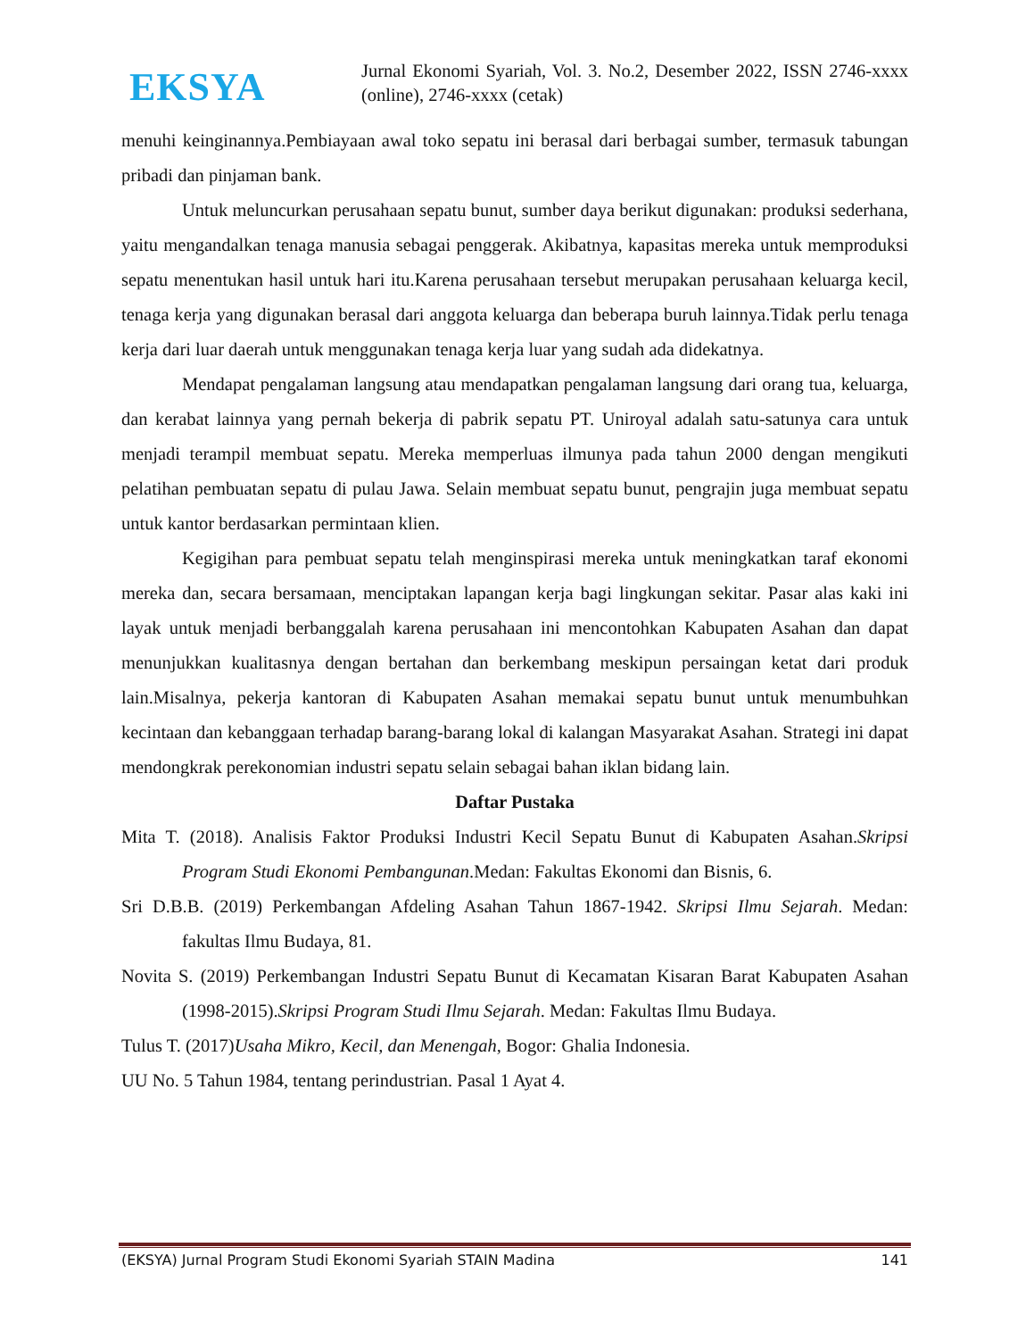EKSYA
Jurnal Ekonomi Syariah, Vol. 3. No.2, Desember 2022, ISSN 2746-xxxx (online), 2746-xxxx (cetak)
menuhi keinginannya.Pembiayaan awal toko sepatu ini berasal dari berbagai sumber, termasuk tabungan pribadi dan pinjaman bank.
Untuk meluncurkan perusahaan sepatu bunut, sumber daya berikut digunakan: produksi sederhana, yaitu mengandalkan tenaga manusia sebagai penggerak. Akibatnya, kapasitas mereka untuk memproduksi sepatu menentukan hasil untuk hari itu.Karena perusahaan tersebut merupakan perusahaan keluarga kecil, tenaga kerja yang digunakan berasal dari anggota keluarga dan beberapa buruh lainnya.Tidak perlu tenaga kerja dari luar daerah untuk menggunakan tenaga kerja luar yang sudah ada didekatnya.
Mendapat pengalaman langsung atau mendapatkan pengalaman langsung dari orang tua, keluarga, dan kerabat lainnya yang pernah bekerja di pabrik sepatu PT. Uniroyal adalah satu-satunya cara untuk menjadi terampil membuat sepatu. Mereka memperluas ilmunya pada tahun 2000 dengan mengikuti pelatihan pembuatan sepatu di pulau Jawa. Selain membuat sepatu bunut, pengrajin juga membuat sepatu untuk kantor berdasarkan permintaan klien.
Kegigihan para pembuat sepatu telah menginspirasi mereka untuk meningkatkan taraf ekonomi mereka dan, secara bersamaan, menciptakan lapangan kerja bagi lingkungan sekitar. Pasar alas kaki ini layak untuk menjadi berbanggalah karena perusahaan ini mencontohkan Kabupaten Asahan dan dapat menunjukkan kualitasnya dengan bertahan dan berkembang meskipun persaingan ketat dari produk lain.Misalnya, pekerja kantoran di Kabupaten Asahan memakai sepatu bunut untuk menumbuhkan kecintaan dan kebanggaan terhadap barang-barang lokal di kalangan Masyarakat Asahan. Strategi ini dapat mendongkrak perekonomian industri sepatu selain sebagai bahan iklan bidang lain.
Daftar Pustaka
Mita T. (2018). Analisis Faktor Produksi Industri Kecil Sepatu Bunut di Kabupaten Asahan.Skripsi Program Studi Ekonomi Pembangunan.Medan: Fakultas Ekonomi dan Bisnis, 6.
Sri D.B.B. (2019) Perkembangan Afdeling Asahan Tahun 1867-1942. Skripsi Ilmu Sejarah. Medan: fakultas Ilmu Budaya, 81.
Novita S. (2019) Perkembangan Industri Sepatu Bunut di Kecamatan Kisaran Barat Kabupaten Asahan (1998-2015).Skripsi Program Studi Ilmu Sejarah. Medan: Fakultas Ilmu Budaya.
Tulus T. (2017)Usaha Mikro, Kecil, dan Menengah, Bogor: Ghalia Indonesia.
UU No. 5 Tahun 1984, tentang perindustrian. Pasal 1 Ayat 4.
(EKSYA) Jurnal Program Studi Ekonomi Syariah STAIN Madina 141